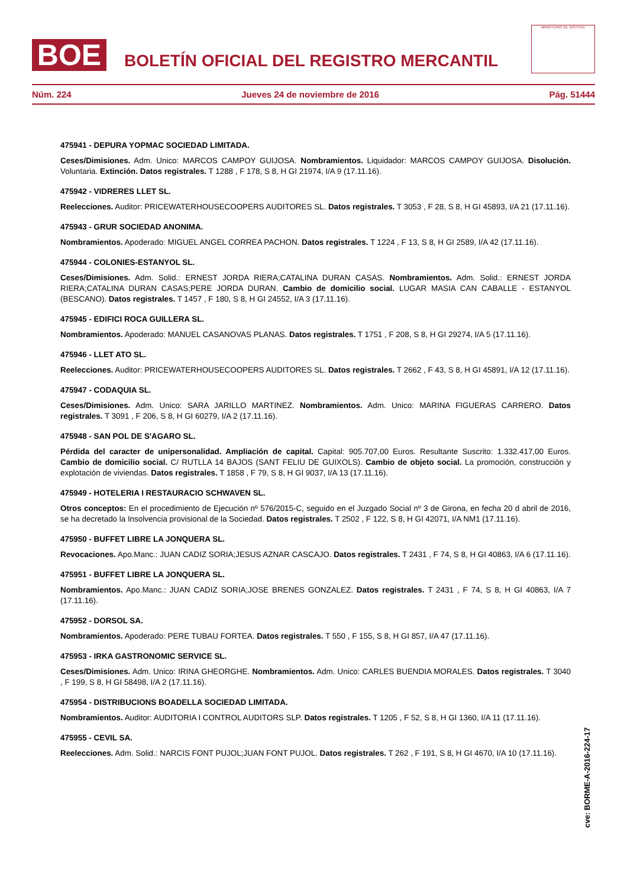BOE
BOLETÍN OFICIAL DEL REGISTRO MERCANTIL
MINISTERIO DE JUSTICIA
Núm. 224 Jueves 24 de noviembre de 2016 Pág. 51444
475941 - DEPURA YOPMAC SOCIEDAD LIMITADA.
Ceses/Dimisiones. Adm. Unico: MARCOS CAMPOY GUIJOSA. Nombramientos. Liquidador: MARCOS CAMPOY GUIJOSA. Disolución. Voluntaria. Extinción. Datos registrales. T 1288 , F 178, S 8, H GI 21974, I/A 9 (17.11.16).
475942 - VIDRERES LLET SL.
Reelecciones. Auditor: PRICEWATERHOUSECOOPERS AUDITORES SL. Datos registrales. T 3053 , F 28, S 8, H GI 45893, I/A 21 (17.11.16).
475943 - GRUR SOCIEDAD ANONIMA.
Nombramientos. Apoderado: MIGUEL ANGEL CORREA PACHON. Datos registrales. T 1224 , F 13, S 8, H GI 2589, I/A 42 (17.11.16).
475944 - COLONIES-ESTANYOL SL.
Ceses/Dimisiones. Adm. Solid.: ERNEST JORDA RIERA;CATALINA DURAN CASAS. Nombramientos. Adm. Solid.: ERNEST JORDA RIERA;CATALINA DURAN CASAS;PERE JORDA DURAN. Cambio de domicilio social. LUGAR MASIA CAN CABALLE - ESTANYOL (BESCANO). Datos registrales. T 1457 , F 180, S 8, H GI 24552, I/A 3 (17.11.16).
475945 - EDIFICI ROCA GUILLERA SL.
Nombramientos. Apoderado: MANUEL CASANOVAS PLANAS. Datos registrales. T 1751 , F 208, S 8, H GI 29274, I/A 5 (17.11.16).
475946 - LLET ATO SL.
Reelecciones. Auditor: PRICEWATERHOUSECOOPERS AUDITORES SL. Datos registrales. T 2662 , F 43, S 8, H GI 45891, I/A 12 (17.11.16).
475947 - CODAQUIA SL.
Ceses/Dimisiones. Adm. Unico: SARA JARILLO MARTINEZ. Nombramientos. Adm. Unico: MARINA FIGUERAS CARRERO. Datos registrales. T 3091 , F 206, S 8, H GI 60279, I/A 2 (17.11.16).
475948 - SAN POL DE S'AGARO SL.
Pérdida del caracter de unipersonalidad. Ampliación de capital. Capital: 905.707,00 Euros. Resultante Suscrito: 1.332.417,00 Euros. Cambio de domicilio social. C/ RUTLLA 14 BAJOS (SANT FELIU DE GUIXOLS). Cambio de objeto social. La promoción, construcción y explotación de viviendas. Datos registrales. T 1858 , F 79, S 8, H GI 9037, I/A 13 (17.11.16).
475949 - HOTELERIA I RESTAURACIO SCHWAVEN SL.
Otros conceptos: En el procedimiento de Ejecución nº 576/2015-C, seguido en el Juzgado Social nº 3 de Girona, en fecha 20 d abril de 2016, se ha decretado la Insolvencia provisional de la Sociedad. Datos registrales. T 2502 , F 122, S 8, H GI 42071, I/A NM1 (17.11.16).
475950 - BUFFET LIBRE LA JONQUERA SL.
Revocaciones. Apo.Manc.: JUAN CADIZ SORIA;JESUS AZNAR CASCAJO. Datos registrales. T 2431 , F 74, S 8, H GI 40863, I/A 6 (17.11.16).
475951 - BUFFET LIBRE LA JONQUERA SL.
Nombramientos. Apo.Manc.: JUAN CADIZ SORIA;JOSE BRENES GONZALEZ. Datos registrales. T 2431 , F 74, S 8, H GI 40863, I/A 7 (17.11.16).
475952 - DORSOL SA.
Nombramientos. Apoderado: PERE TUBAU FORTEA. Datos registrales. T 550 , F 155, S 8, H GI 857, I/A 47 (17.11.16).
475953 - IRKA GASTRONOMIC SERVICE SL.
Ceses/Dimisiones. Adm. Unico: IRINA GHEORGHE. Nombramientos. Adm. Unico: CARLES BUENDIA MORALES. Datos registrales. T 3040 , F 199, S 8, H GI 58498, I/A 2 (17.11.16).
475954 - DISTRIBUCIONS BOADELLA SOCIEDAD LIMITADA.
Nombramientos. Auditor: AUDITORIA I CONTROL AUDITORS SLP. Datos registrales. T 1205 , F 52, S 8, H GI 1360, I/A 11 (17.11.16).
475955 - CEVIL SA.
Reelecciones. Adm. Solid.: NARCIS FONT PUJOL;JUAN FONT PUJOL. Datos registrales. T 262 , F 191, S 8, H GI 4670, I/A 10 (17.11.16).
cve: BORME-A-2016-224-17